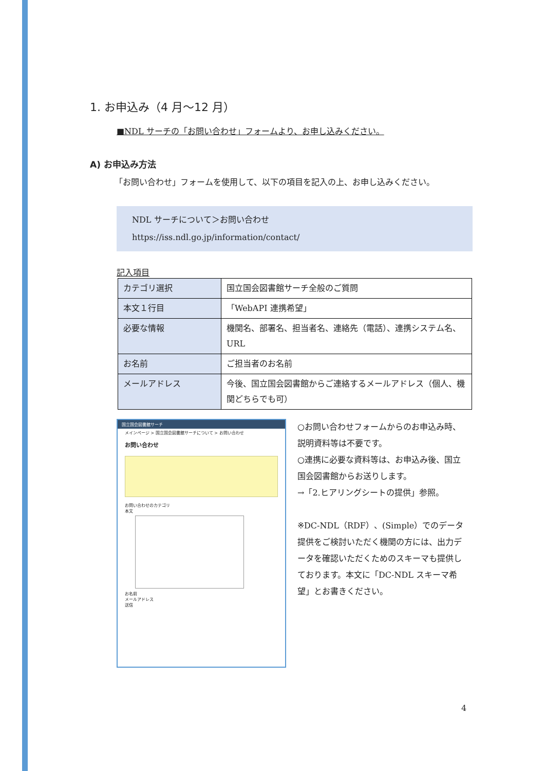1. お申込み（4 月～12 月）
■NDL サーチの「お問い合わせ」フォームより、お申し込みください。
A) お申込み方法
　「お問い合わせ」フォームを使用して、以下の項目を記入の上、お申し込みください。
NDL サーチについて＞お問い合わせ
https://iss.ndl.go.jp/information/contact/
記入項目
| カテゴリ選択 | 国立国会図書館サーチ全般のご質問 |
| 本文１行目 | 「WebAPI 連携希望」 |
| 必要な情報 | 機関名、部署名、担当者名、連絡先（電話）、連携システム名、URL |
| お名前 | ご担当者のお名前 |
| メールアドレス | 今後、国立国会図書館からご連絡するメールアドレス（個人、機関どちらでも可） |
国立国会図書館サーチ
メインページ > 国立国会図書館サーチについて > お問い合わせ
お問い合わせ
お問い合わせのカテゴリ
本文
お名前
メールアドレス
送信
○お問い合わせフォームからのお申込み時、説明資料等は不要です。
○連携に必要な資料等は、お申込み後、国立国会図書館からお送りします。
→「2.ヒアリングシートの提供」参照。
※DC-NDL（RDF）、(Simple）でのデータ提供をご検討いただく機関の方には、出力データを確認いただくためのスキーマも提供しております。本文に「DC-NDL スキーマ希望」とお書きください。
4